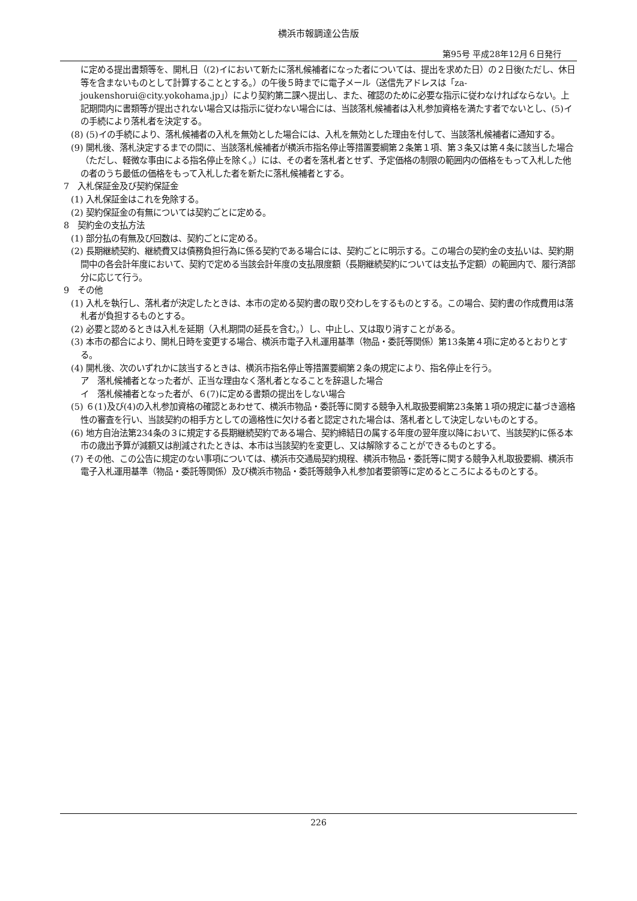横浜市報調達公告版
第95号 平成28年12月６日発行
に定める提出書類等を、開札日（(2)イにおいて新たに落札候補者になった者については、提出を求めた日）の２日後(ただし、休日等を含まないものとして計算することとする。）の午後５時までに電子メール（送信先アドレスは「za-joukenshorui@city.yokohama.jp」）により契約第二課へ提出し、また、確認のために必要な指示に従わなければならない。上記期間内に書類等が提出されない場合又は指示に従わない場合には、当該落札候補者は入札参加資格を満たす者でないとし、(5)イの手続により落札者を決定する。
(8) (5)イの手続により、落札候補者の入札を無効とした場合には、入札を無効とした理由を付して、当該落札候補者に通知する。
(9) 開札後、落札決定するまでの間に、当該落札候補者が横浜市指名停止等措置要綱第２条第１項、第３条又は第４条に該当した場合（ただし、軽微な事由による指名停止を除く。）には、その者を落札者とせず、予定価格の制限の範囲内の価格をもって入札した他の者のうち最低の価格をもって入札した者を新たに落札候補者とする。
7　入札保証金及び契約保証金
(1) 入札保証金はこれを免除する。
(2) 契約保証金の有無については契約ごとに定める。
8　契約金の支払方法
(1) 部分払の有無及び回数は、契約ごとに定める。
(2) 長期継続契約、継続費又は債務負担行為に係る契約である場合には、契約ごとに明示する。この場合の契約金の支払いは、契約期間中の各会計年度において、契約で定める当該会計年度の支払限度額（長期継続契約については支払予定額）の範囲内で、履行済部分に応じて行う。
9　その他
(1) 入札を執行し、落札者が決定したときは、本市の定める契約書の取り交わしをするものとする。この場合、契約書の作成費用は落札者が負担するものとする。
(2) 必要と認めるときは入札を延期（入札期間の延長を含む。）し、中止し、又は取り消すことがある。
(3) 本市の都合により、開札日時を変更する場合、横浜市電子入札運用基準（物品・委託等関係）第13条第４項に定めるとおりとする。
(4) 開札後、次のいずれかに該当するときは、横浜市指名停止等措置要綱第２条の規定により、指名停止を行う。
ア　落札候補者となった者が、正当な理由なく落札者となることを辞退した場合
イ　落札候補者となった者が、６(7)に定める書類の提出をしない場合
(5) ６(1)及び(4)の入札参加資格の確認とあわせて、横浜市物品・委託等に関する競争入札取扱要綱第23条第１項の規定に基づき適格性の審査を行い、当該契約の相手方としての適格性に欠ける者と認定された場合は、落札者として決定しないものとする。
(6) 地方自治法第234条の３に規定する長期継続契約である場合、契約締結日の属する年度の翌年度以降において、当該契約に係る本市の歳出予算が減額又は削減されたときは、本市は当該契約を変更し、又は解除することができるものとする。
(7) その他、この公告に規定のない事項については、横浜市交通局契約規程、横浜市物品・委託等に関する競争入札取扱要綱、横浜市電子入札運用基準（物品・委託等関係）及び横浜市物品・委託等競争入札参加者要領等に定めるところによるものとする。
226